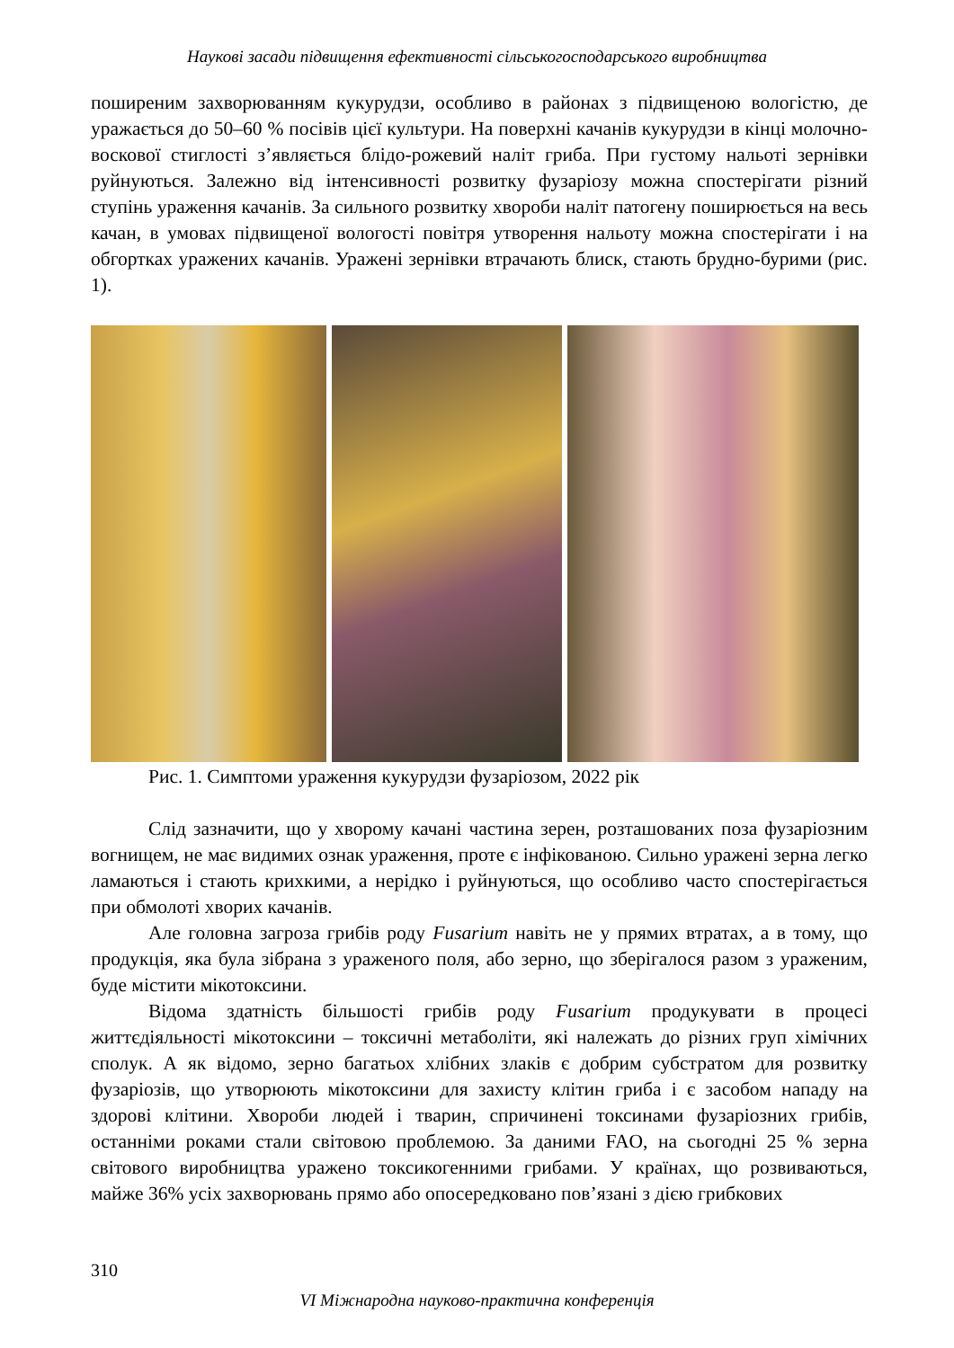Наукові засади підвищення ефективності сільськогосподарського виробництва
поширеним захворюванням кукурудзи, особливо в районах з підвищеною вологістю, де уражається до 50–60 % посівів цієї культури. На поверхні качанів кукурудзи в кінці молочно-воскової стиглості з’являється блідо-рожевий наліт гриба. При густому нальоті зернівки руйнуються. Залежно від інтенсивності розвитку фузаріозу можна спостерігати різний ступінь ураження качанів. За сильного розвитку хвороби наліт патогену поширюється на весь качан, в умовах підвищеної вологості повітря утворення нальоту можна спостерігати і на обгортках уражених качанів. Уражені зернівки втрачають блиск, стають брудно-бурими (рис. 1).
Рис. 1. Симптоми ураження кукурудзи фузаріозом, 2022 рік
Слід зазначити, що у хворому качані частина зерен, розташованих поза фузаріозним вогнищем, не має видимих ознак ураження, проте є інфікованою. Сильно уражені зерна легко ламаються і стають крихкими, а нерідко і руйнуються, що особливо часто спостерігається при обмолоті хворих качанів.
Але головна загроза грибів роду Fusarium навіть не у прямих втратах, а в тому, що продукція, яка була зібрана з ураженого поля, або зерно, що зберігалося разом з ураженим, буде містити мікотоксини.
Відома здатність більшості грибів роду Fusarium продукувати в процесі життєдіяльності мікотоксини – токсичні метаболіти, які належать до різних груп хімічних сполук. А як відомо, зерно багатьох хлібних злаків є добрим субстратом для розвитку фузаріозів, що утворюють мікотоксини для захисту клітин гриба і є засобом нападу на здорові клітини. Хвороби людей і тварин, спричинені токсинами фузаріозних грибів, останніми роками стали світовою проблемою. За даними FAO, на сьогодні 25 % зерна світового виробництва уражено токсикогенними грибами. У країнах, що розвиваються, майже 36% усіх захворювань прямо або опосередковано пов’язані з дією грибкових
310
VI Міжнародна науково-практична конференція